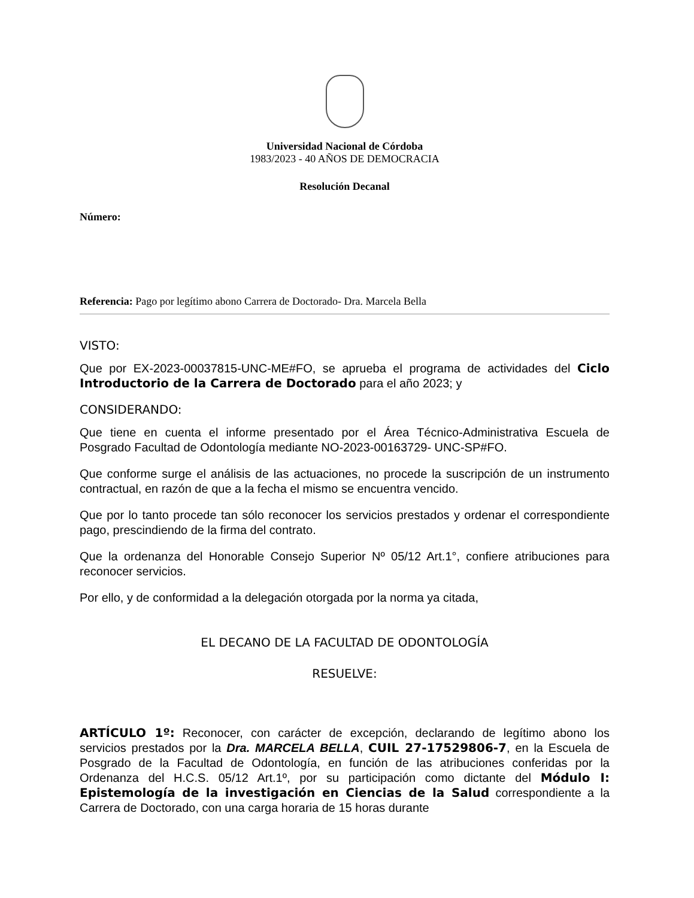Universidad Nacional de Córdoba
1983/2023 - 40 AÑOS DE DEMOCRACIA
Resolución Decanal
Número:
Referencia: Pago por legítimo abono Carrera de Doctorado- Dra. Marcela Bella
VISTO:
Que por EX-2023-00037815-UNC-ME#FO, se aprueba el programa de actividades del Ciclo Introductorio de la Carrera de Doctorado para el año 2023; y
CONSIDERANDO:
Que tiene en cuenta el informe presentado por el Área Técnico-Administrativa Escuela de Posgrado Facultad de Odontología mediante NO-2023-00163729- UNC-SP#FO.
Que conforme surge el análisis de las actuaciones, no procede la suscripción de un instrumento contractual, en razón de que a la fecha el mismo se encuentra vencido.
Que por lo tanto procede tan sólo reconocer los servicios prestados y ordenar el correspondiente pago, prescindiendo de la firma del contrato.
Que la ordenanza del Honorable Consejo Superior Nº 05/12 Art.1°, confiere atribuciones para reconocer servicios.
Por ello, y de conformidad a la delegación otorgada por la norma ya citada,
EL DECANO DE LA FACULTAD DE ODONTOLOGÍA
RESUELVE:
ARTÍCULO 1º: Reconocer, con carácter de excepción, declarando de legítimo abono los servicios prestados por la Dra. MARCELA BELLA, CUIL 27-17529806-7, en la Escuela de Posgrado de la Facultad de Odontología, en función de las atribuciones conferidas por la Ordenanza del H.C.S. 05/12 Art.1º, por su participación como dictante del Módulo I: Epistemología de la investigación en Ciencias de la Salud correspondiente a la Carrera de Doctorado, con una carga horaria de 15 horas durante